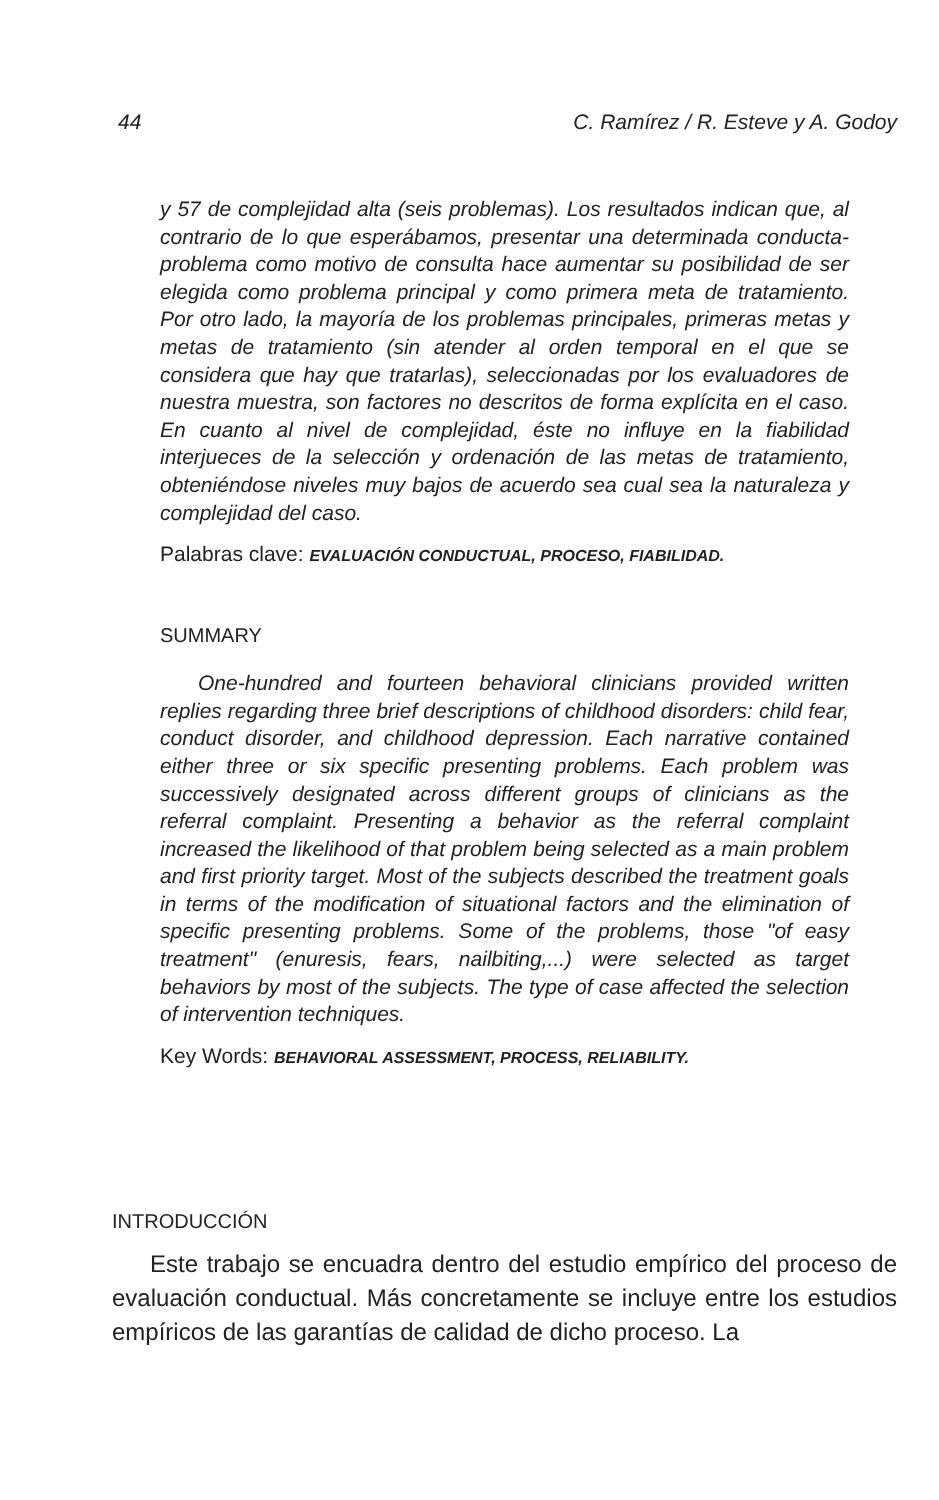44 C. Ramírez / R. Esteve y A. Godoy
y 57 de complejidad alta (seis problemas). Los resultados indican que, al contrario de lo que esperábamos, presentar una determinada conducta-problema como motivo de consulta hace aumentar su posibilidad de ser elegida como problema principal y como primera meta de tratamiento. Por otro lado, la mayoría de los problemas principales, primeras metas y metas de tratamiento (sin atender al orden temporal en el que se considera que hay que tratarlas), seleccionadas por los evaluadores de nuestra muestra, son factores no descritos de forma explícita en el caso. En cuanto al nivel de complejidad, éste no influye en la fiabilidad interjueces de la selección y ordenación de las metas de tratamiento, obteniéndose niveles muy bajos de acuerdo sea cual sea la naturaleza y complejidad del caso.
Palabras clave: EVALUACIÓN CONDUCTUAL, PROCESO, FIABILIDAD.
SUMMARY
One-hundred and fourteen behavioral clinicians provided written replies regarding three brief descriptions of childhood disorders: child fear, conduct disorder, and childhood depression. Each narrative contained either three or six specific presenting problems. Each problem was successively designated across different groups of clinicians as the referral complaint. Presenting a behavior as the referral complaint increased the likelihood of that problem being selected as a main problem and first priority target. Most of the subjects described the treatment goals in terms of the modification of situational factors and the elimination of specific presenting problems. Some of the problems, those "of easy treatment" (enuresis, fears, nailbiting,...) were selected as target behaviors by most of the subjects. The type of case affected the selection of intervention techniques.
Key Words: BEHAVIORAL ASSESSMENT, PROCESS, RELIABILITY.
INTRODUCCIÓN
Este trabajo se encuadra dentro del estudio empírico del proceso de evaluación conductual. Más concretamente se incluye entre los estudios empíricos de las garantías de calidad de dicho proceso. La